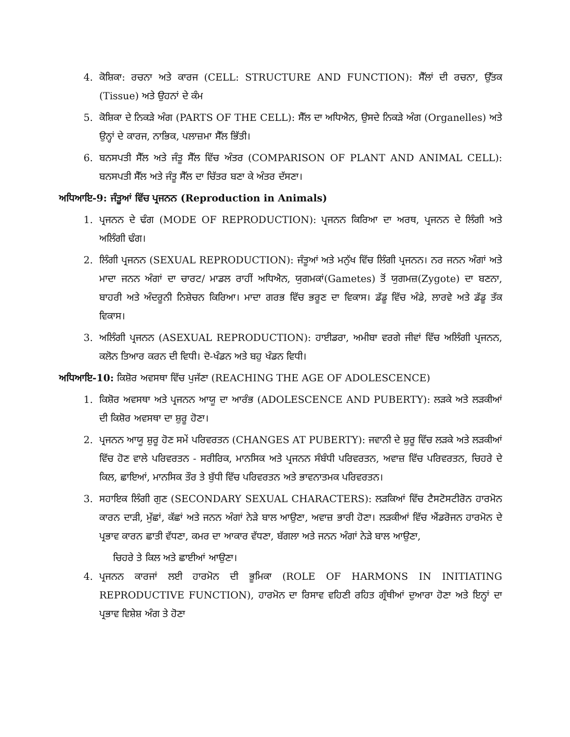4. ਕੋਸ਼ਿਕਾ: ਰਚਨਾ ਅਤੇ ਕਾਰਜ (CELL: STRUCTURE AND FUNCTION): ਸੈੱਲਾਂ ਦੀ ਰਚਨਾ, ਉੱਤਕ (Tissue) ਅਤੇ ਉਹਨਾਂ ਦੇ ਕੰਮ
5. ਕੋਸ਼ਿਕਾ ਦੇ ਨਿਕੜੇ ਅੰਗ (PARTS OF THE CELL): ਸੈੱਲ ਦਾ ਅਧਿਐਨ, ਉਸਦੇ ਨਿਕੜੇ ਅੰਗ (Organelles) ਅਤੇ ਉਨ੍ਹਾਂ ਦੇ ਕਾਰਜ, ਨਾਭਿਕ, ਪਲਾਜ਼ਮਾ ਸੈੱਲ ਭਿੱਤੀ।
6. ਬਨਸਪਤੀ ਸੈੱਲ ਅਤੇ ਜੰਤੂ ਸੈੱਲ ਵਿੱਚ ਅੰਤਰ (COMPARISON OF PLANT AND ANIMAL CELL): ਬਨਸਪਤੀ ਸੈੱਲ ਅਤੇ ਜੰਤੂ ਸੈੱਲ ਦਾ ਚਿੱਤਰ ਬਣਾ ਕੇ ਅੰਤਰ ਦੱਸਣਾ।
ਅਧਿਆਇ-9: ਜੰਤੂਆਂ ਵਿੱਚ ਪ੍ਰਜਨਨ (Reproduction in Animals)
1. ਪ੍ਰਜਨਨ ਦੇ ਢੰਗ (MODE OF REPRODUCTION): ਪ੍ਰਜਨਨ ਕਿਰਿਆ ਦਾ ਅਰਥ, ਪ੍ਰਜਨਨ ਦੇ ਲਿੰਗੀ ਅਤੇ ਅਲਿੰਗੀ ਢੰਗ।
2. ਲਿੰਗੀ ਪ੍ਰਜਨਨ (SEXUAL REPRODUCTION): ਜੰਤੂਆਂ ਅਤੇ ਮਨੁੱਖ ਵਿੱਚ ਲਿੰਗੀ ਪ੍ਰਜਨਨ। ਨਰ ਜਨਨ ਅੰਗਾਂ ਅਤੇ ਮਾਦਾ ਜਨਨ ਅੰਗਾਂ ਦਾ ਚਾਰਟ/ ਮਾਡਲ ਰਾਹੀਂ ਅਧਿਐਨ, ਯੁਗਮਕਾਂ(Gametes) ਤੋਂ ਯੁਗਮਜ਼(Zygote) ਦਾ ਬਣਨਾ, ਬਾਹਰੀ ਅਤੇ ਅੰਦਰੂਨੀ ਨਿਸ਼ੇਚਨ ਕਿਰਿਆ। ਮਾਦਾ ਗਰਭ ਵਿੱਚ ਭਰੂਣ ਦਾ ਵਿਕਾਸ। ਡੱਡੂ ਵਿੱਚ ਅੰਡੇ, ਲਾਰਵੇ ਅਤੇ ਡੱਡੂ ਤੱਕ ਵਿਕਾਸ।
3. ਅਲਿੰਗੀ ਪ੍ਰਜਨਨ (ASEXUAL REPRODUCTION): ਹਾਈਡਰਾ, ਅਮੀਬਾ ਵਰਗੇ ਜੀਵਾਂ ਵਿੱਚ ਅਲਿੰਗੀ ਪ੍ਰਜਨਨ, ਕਲੋਨ ਤਿਆਰ ਕਰਨ ਦੀ ਵਿਧੀ। ਦੋ-ਖੰਡਨ ਅਤੇ ਬਹੁ ਖੰਡਨ ਵਿਧੀ।
ਅਧਿਆਇ-10: ਕਿਸ਼ੋਰ ਅਵਸਥਾ ਵਿੱਚ ਪੁਜੱਣਾ (REACHING THE AGE OF ADOLESCENCE)
1. ਕਿਸ਼ੋਰ ਅਵਸਥਾ ਅਤੇ ਪ੍ਰਜਨਨ ਆਯੂ ਦਾ ਆਰੰਭ (ADOLESCENCE AND PUBERTY): ਲੜਕੇ ਅਤੇ ਲੜਕੀਆਂ ਦੀ ਕਿਸ਼ੋਰ ਅਵਸਥਾ ਦਾ ਸ਼ੁਰੂ ਹੋਣਾ।
2. ਪ੍ਰਜਨਨ ਆਯੂ ਸ਼ੁਰੂ ਹੋਣ ਸਮੇਂ ਪਰਿਵਰਤਨ (CHANGES AT PUBERTY): ਜਵਾਨੀ ਦੇ ਸ਼ੁਰੂ ਵਿੱਚ ਲੜਕੇ ਅਤੇ ਲੜਕੀਆਂ ਵਿੱਚ ਹੋਣ ਵਾਲੇ ਪਰਿਵਰਤਨ - ਸਰੀਰਿਕ, ਮਾਨਸਿਕ ਅਤੇ ਪ੍ਰਜਨਨ ਸੰਬੰਧੀ ਪਰਿਵਰਤਨ, ਅਵਾਜ਼ ਵਿੱਚ ਪਰਿਵਰਤਨ, ਚਿਹਰੇ ਦੇ ਕਿਲ, ਛਾਇਆਂ, ਮਾਨਸਿਕ ਤੌਰ ਤੇ ਬੁੱਧੀ ਵਿੱਚ ਪਰਿਵਰਤਨ ਅਤੇ ਭਾਵਨਾਤਮਕ ਪਰਿਵਰਤਨ।
3. ਸਹਾਇਕ ਲਿੰਗੀ ਗੁਣ (SECONDARY SEXUAL CHARACTERS): ਲੜਕਿਆਂ ਵਿੱਚ ਟੈਸਟੋਸਟੀਰੋਨ ਹਾਰਮੋਨ ਕਾਰਨ ਦਾੜੀ, ਮੁੱਛਾਂ, ਕੱਛਾਂ ਅਤੇ ਜਨਨ ਅੰਗਾਂ ਨੇੜੇ ਬਾਲ ਆਉਣਾ, ਅਵਾਜ਼ ਭਾਰੀ ਹੋਣਾ। ਲੜਕੀਆਂ ਵਿੱਚ ਐਂਡਰੋਜਨ ਹਾਰਮੋਨ ਦੇ ਪ੍ਰਭਾਵ ਕਾਰਨ ਛਾਤੀ ਵੱਧਣਾ, ਕਮਰ ਦਾ ਆਕਾਰ ਵੱਧਣਾ, ਬੱਗਲਾ ਅਤੇ ਜਨਨ ਅੰਗਾਂ ਨੇੜੇ ਬਾਲ ਆਉਣਾ,
ਚਿਹਰੇ ਤੇ ਕਿਲ ਅਤੇ ਛਾਈਆਂ ਆਉਣਾ।
4. ਪ੍ਰਜਨਨ ਕਾਰਜਾਂ ਲਈ ਹਾਰਮੋਨ ਦੀ ਭੂਮਿਕਾ (ROLE OF HARMONS IN INITIATING REPRODUCTIVE FUNCTION), ਹਾਰਮੋਨ ਦਾ ਰਿਸਾਵ ਵਹਿਣੀ ਰਹਿਤ ਗ੍ਰੰਥੀਆਂ ਦੁਆਰਾ ਹੋਣਾ ਅਤੇ ਇਨ੍ਹਾਂ ਦਾ ਪ੍ਰਭਾਵ ਵਿਸ਼ੇਸ਼ ਅੰਗ ਤੇ ਹੋਣਾ